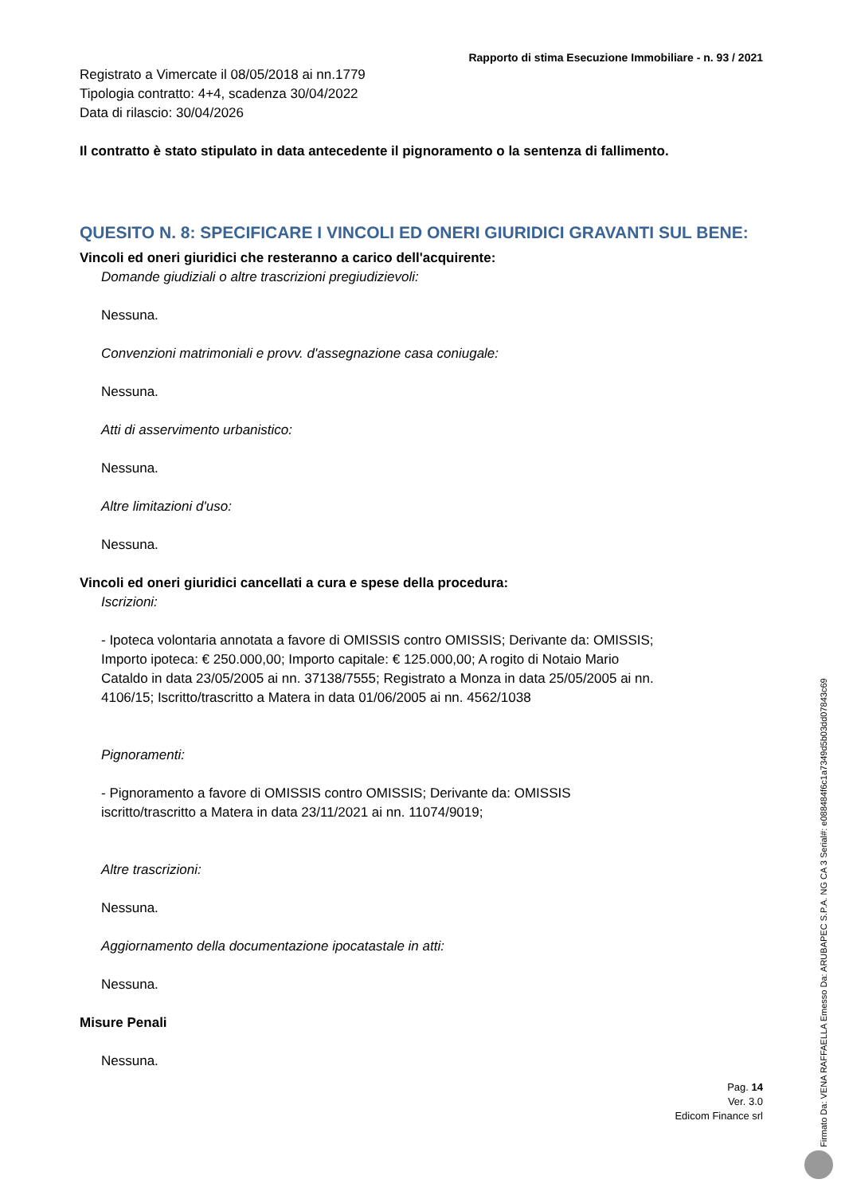Rapporto di stima Esecuzione Immobiliare - n. 93 / 2021
Registrato a Vimercate il 08/05/2018 ai nn.1779
Tipologia contratto: 4+4, scadenza 30/04/2022
Data di rilascio: 30/04/2026
Il contratto è stato stipulato in data antecedente il pignoramento o la sentenza di fallimento.
QUESITO N. 8: SPECIFICARE I VINCOLI ED ONERI GIURIDICI GRAVANTI SUL BENE:
Vincoli ed oneri giuridici che resteranno a carico dell'acquirente:
Domande giudiziali o altre trascrizioni pregiudizievoli:
Nessuna.
Convenzioni matrimoniali e provv. d'assegnazione casa coniugale:
Nessuna.
Atti di asservimento urbanistico:
Nessuna.
Altre limitazioni d'uso:
Nessuna.
Vincoli ed oneri giuridici cancellati a cura e spese della procedura:
Iscrizioni:
- Ipoteca volontaria annotata a favore di OMISSIS contro OMISSIS; Derivante da: OMISSIS; Importo ipoteca: € 250.000,00; Importo capitale: € 125.000,00; A rogito di Notaio Mario Cataldo in data 23/05/2005 ai nn. 37138/7555; Registrato a Monza in data 25/05/2005 ai nn. 4106/15; Iscritto/trascritto a Matera in data 01/06/2005 ai nn. 4562/1038
Pignoramenti:
- Pignoramento a favore di OMISSIS contro OMISSIS; Derivante da: OMISSIS iscritto/trascritto a Matera in data 23/11/2021 ai nn. 11074/9019;
Altre trascrizioni:
Nessuna.
Aggiornamento della documentazione ipocatastale in atti:
Nessuna.
Misure Penali
Nessuna.
Pag. 14
Ver. 3.0
Edicom Finance srl
Firmato Da: VENA RAFFAELLA Emesso Da: ARUBAPEC S.P.A. NG CA 3 Serial#: e088484f6c1a7349d5b03dd07843c69